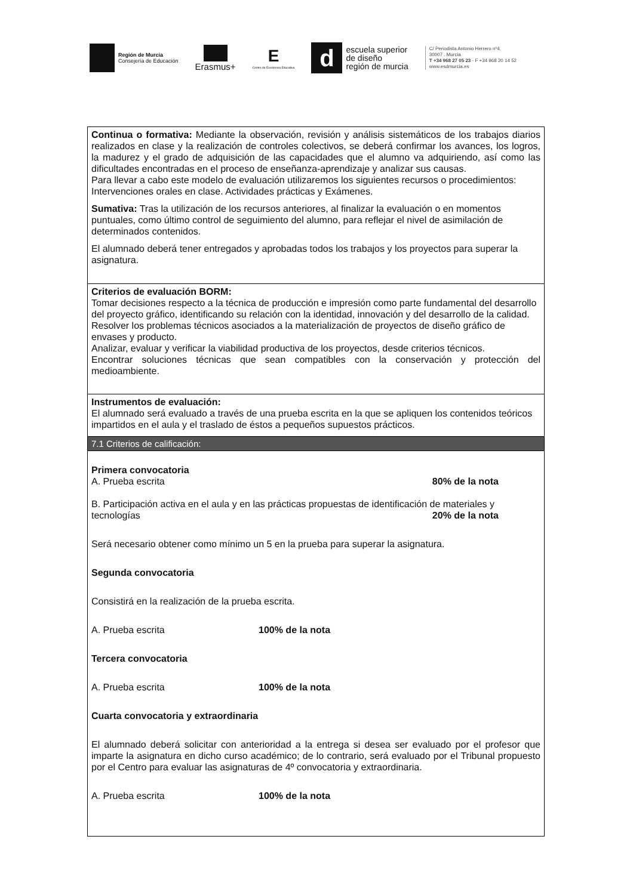Región de Murcia
Consejería de Educación
Erasmus+
E
Centro de Excelencia Educativa
d
escuela superior
de diseño
región de murcia
C/ Periodista Antonio Herrero nº4,
30007 . Murcia
T +34 968 27 05 23 - F +34 968 20 14 52
www.esdmurcia.es
| Continua o formativa: Mediante la observación, revisión y análisis sistemáticos de los trabajos diarios realizados en clase y la realización de controles colectivos, se deberá confirmar los avances, los logros, la madurez y el grado de adquisición de las capacidades que el alumno va adquiriendo, así como las dificultades encontradas en el proceso de enseñanza-aprendizaje y analizar sus causas. Para llevar a cabo este modelo de evaluación utilizaremos los siguientes recursos o procedimientos: Intervenciones orales en clase. Actividades prácticas y Exámenes. Sumativa: Tras la utilización de los recursos anteriores, al finalizar la evaluación o en momentos puntuales, como último control de seguimiento del alumno, para reflejar el nivel de asimilación de determinados contenidos. El alumnado deberá tener entregados y aprobadas todos los trabajos y los proyectos para superar la asignatura. |
| Criterios de evaluación BORM: Tomar decisiones respecto a la técnica de producción e impresión como parte fundamental del desarrollo del proyecto gráfico, identificando su relación con la identidad, innovación y del desarrollo de la calidad. Resolver los problemas técnicos asociados a la materialización de proyectos de diseño gráfico de envases y producto. Analizar, evaluar y verificar la viabilidad productiva de los proyectos, desde criterios técnicos. Encontrar soluciones técnicas que sean compatibles con la conservación y protección del medioambiente. |
| Instrumentos de evaluación: El alumnado será evaluado a través de una prueba escrita en la que se apliquen los contenidos teóricos impartidos en el aula y el traslado de éstos a pequeños supuestos prácticos. |
| 7.1 Criterios de calificación: |
| Primera convocatoria A. Prueba escrita 80% de la nota B. Participación activa en el aula y en las prácticas propuestas de identificación de materiales y tecnologías 20% de la nota Será necesario obtener como mínimo un 5 en la prueba para superar la asignatura. Segunda convocatoria Consistirá en la realización de la prueba escrita. A. Prueba escrita 100% de la nota Tercera convocatoria A. Prueba escrita 100% de la nota Cuarta convocatoria y extraordinaria El alumnado deberá solicitar con anterioridad a la entrega si desea ser evaluado por el profesor que imparte la asignatura en dicho curso académico; de lo contrario, será evaluado por el Tribunal propuesto por el Centro para evaluar las asignaturas de 4º convocatoria y extraordinaria. A. Prueba escrita 100% de la nota |